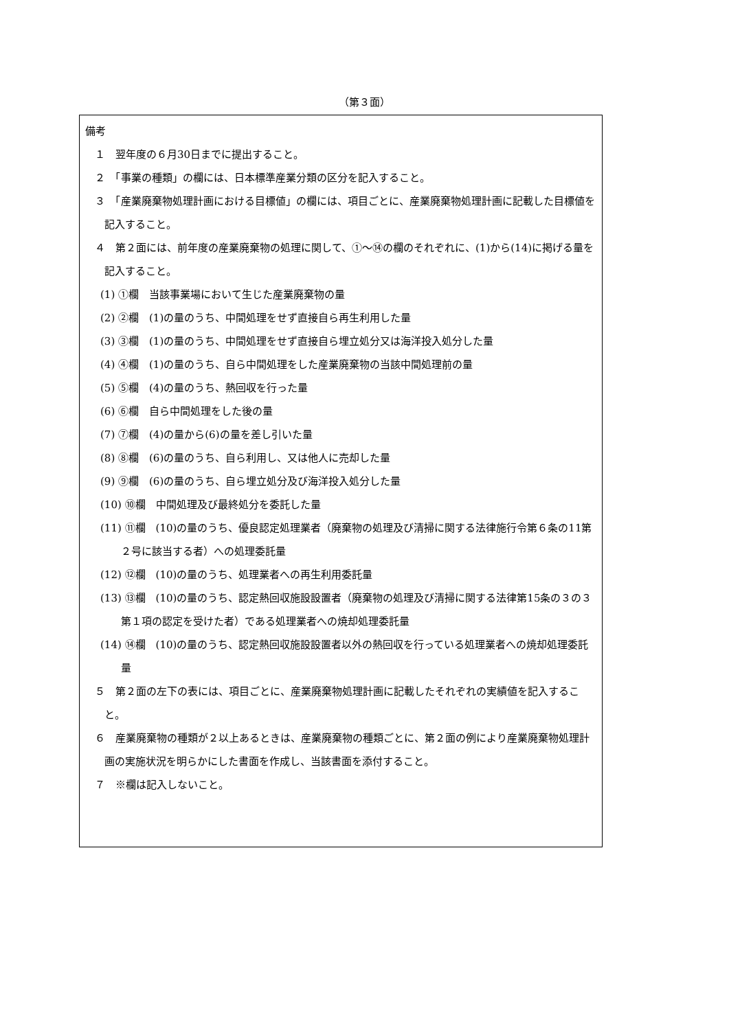（第３面）
備考
１　翌年度の６月30日までに提出すること。
２　「事業の種類」の欄には、日本標準産業分類の区分を記入すること。
３　「産業廃棄物処理計画における目標値」の欄には、項目ごとに、産業廃棄物処理計画に記載した目標値を記入すること。
４　第２面には、前年度の産業廃棄物の処理に関して、①～⑭の欄のそれぞれに、(1)から(14)に掲げる量を記入すること。
(1) ①欄　当該事業場において生じた産業廃棄物の量
(2) ②欄　(1)の量のうち、中間処理をせず直接自ら再生利用した量
(3) ③欄　(1)の量のうち、中間処理をせず直接自ら埋立処分又は海洋投入処分した量
(4) ④欄　(1)の量のうち、自ら中間処理をした産業廃棄物の当該中間処理前の量
(5) ⑤欄　(4)の量のうち、熱回収を行った量
(6) ⑥欄　自ら中間処理をした後の量
(7) ⑦欄　(4)の量から(6)の量を差し引いた量
(8) ⑧欄　(6)の量のうち、自ら利用し、又は他人に売却した量
(9) ⑨欄　(6)の量のうち、自ら埋立処分及び海洋投入処分した量
(10) ⑩欄　中間処理及び最終処分を委託した量
(11) ⑪欄　(10)の量のうち、優良認定処理業者（廃棄物の処理及び清掃に関する法律施行令第６条の11第２号に該当する者）への処理委託量
(12) ⑫欄　(10)の量のうち、処理業者への再生利用委託量
(13) ⑬欄　(10)の量のうち、認定熱回収施設設置者（廃棄物の処理及び清掃に関する法律第15条の３の３第１項の認定を受けた者）である処理業者への焼却処理委託量
(14) ⑭欄　(10)の量のうち、認定熱回収施設設置者以外の熱回収を行っている処理業者への焼却処理委託量
５　第２面の左下の表には、項目ごとに、産業廃棄物処理計画に記載したそれぞれの実績値を記入すること。
６　産業廃棄物の種類が２以上あるときは、産業廃棄物の種類ごとに、第２面の例により産業廃棄物処理計画の実施状況を明らかにした書面を作成し、当該書面を添付すること。
７　※欄は記入しないこと。